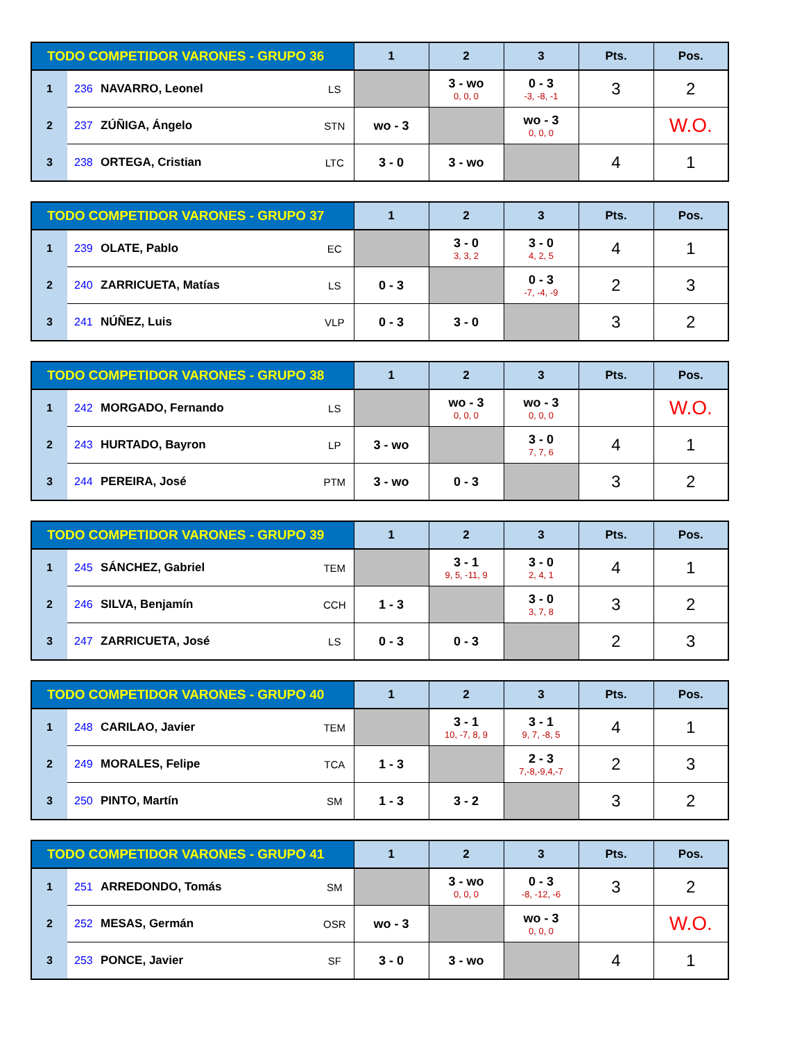| TODO COMPETIDOR VARONES - GRUPO 36 | | | | 1 | 2 | 3 | Pts. | Pos. |
| --- | --- | --- | --- | --- | --- | --- | --- | --- |
| 1 | 236 | NAVARRO, Leonel | LS | | 3 - wo 0, 0, 0 | 0 - 3 -3, -8, -1 | 3 | 2 |
| 2 | 237 | ZÚÑIGA, Ángelo | STN | wo - 3 | | wo - 3 0, 0, 0 | | W.O. |
| 3 | 238 | ORTEGA, Cristian | LTC | 3 - 0 | 3 - wo | | 4 | 1 |
| TODO COMPETIDOR VARONES - GRUPO 37 | | | | 1 | 2 | 3 | Pts. | Pos. |
| --- | --- | --- | --- | --- | --- | --- | --- | --- |
| 1 | 239 | OLATE, Pablo | EC | | 3 - 0 3, 3, 2 | 3 - 0 4, 2, 5 | 4 | 1 |
| 2 | 240 | ZARRICUETA, Matías | LS | 0 - 3 | | 0 - 3 -7, -4, -9 | 2 | 3 |
| 3 | 241 | NÚÑEZ, Luis | VLP | 0 - 3 | 3 - 0 | | 3 | 2 |
| TODO COMPETIDOR VARONES - GRUPO 38 | | | | 1 | 2 | 3 | Pts. | Pos. |
| --- | --- | --- | --- | --- | --- | --- | --- | --- |
| 1 | 242 | MORGADO, Fernando | LS | | wo - 3 0, 0, 0 | wo - 3 0, 0, 0 | | W.O. |
| 2 | 243 | HURTADO, Bayron | LP | 3 - wo | | 3 - 0 7, 7, 6 | 4 | 1 |
| 3 | 244 | PEREIRA, José | PTM | 3 - wo | 0 - 3 | | 3 | 2 |
| TODO COMPETIDOR VARONES - GRUPO 39 | | | | 1 | 2 | 3 | Pts. | Pos. |
| --- | --- | --- | --- | --- | --- | --- | --- | --- |
| 1 | 245 | SÁNCHEZ, Gabriel | TEM | | 3 - 1 9, 5, -11, 9 | 3 - 0 2, 4, 1 | 4 | 1 |
| 2 | 246 | SILVA, Benjamín | CCH | 1 - 3 | | 3 - 0 3, 7, 8 | 3 | 2 |
| 3 | 247 | ZARRICUETA, José | LS | 0 - 3 | 0 - 3 | | 2 | 3 |
| TODO COMPETIDOR VARONES - GRUPO 40 | | | | 1 | 2 | 3 | Pts. | Pos. |
| --- | --- | --- | --- | --- | --- | --- | --- | --- |
| 1 | 248 | CARILAO, Javier | TEM | | 3 - 1 10, -7, 8, 9 | 3 - 1 9, 7, -8, 5 | 4 | 1 |
| 2 | 249 | MORALES, Felipe | TCA | 1 - 3 | | 2 - 3 7,-8,-9,4,-7 | 2 | 3 |
| 3 | 250 | PINTO, Martín | SM | 1 - 3 | 3 - 2 | | 3 | 2 |
| TODO COMPETIDOR VARONES - GRUPO 41 | | | | 1 | 2 | 3 | Pts. | Pos. |
| --- | --- | --- | --- | --- | --- | --- | --- | --- |
| 1 | 251 | ARREDONDO, Tomás | SM | | 3 - wo 0, 0, 0 | 0 - 3 -8, -12, -6 | 3 | 2 |
| 2 | 252 | MESAS, Germán | OSR | wo - 3 | | wo - 3 0, 0, 0 | | W.O. |
| 3 | 253 | PONCE, Javier | SF | 3 - 0 | 3 - wo | | 4 | 1 |